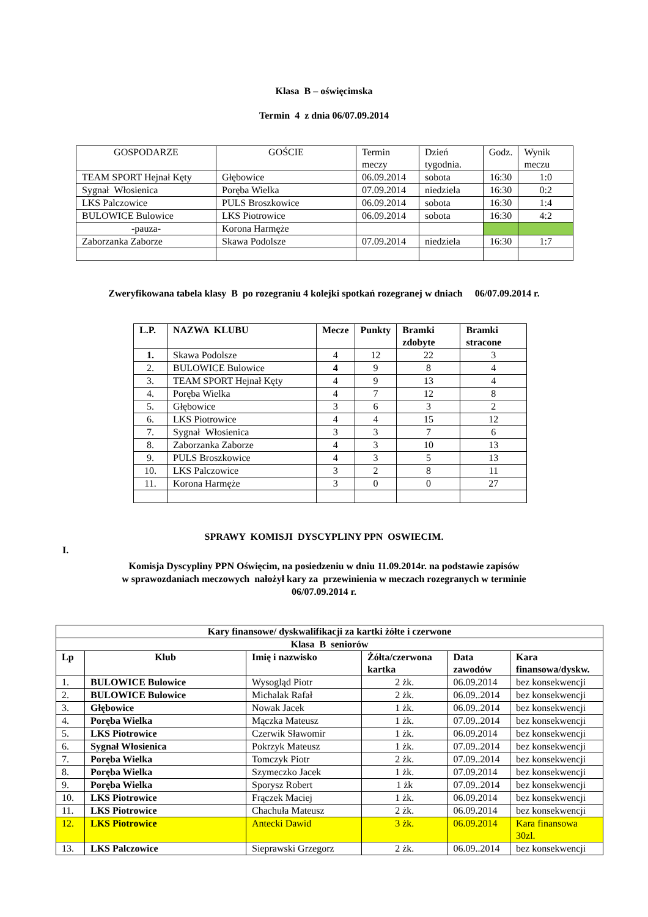Klasa B – oświęcimska
Termin 4 z dnia 06/07.09.2014
| GOSPODARZE | GOŚCIE | Termin meczy | Dzień tygodnia. | Godz. | Wynik meczu |
| --- | --- | --- | --- | --- | --- |
| TEAM SPORT Hejnał Kęty | Głębowice | 06.09.2014 | sobota | 16:30 | 1:0 |
| Sygnał Włosienica | Poręba Wielka | 07.09.2014 | niedziela | 16:30 | 0:2 |
| LKS Palczowice | PULS Broszkowice | 06.09.2014 | sobota | 16:30 | 1:4 |
| BULOWICE Bulowice | LKS Piotrowice | 06.09.2014 | sobota | 16:30 | 4:2 |
| -pauza- | Korona Harmęże | | | | |
| Zaborzanka Zaborze | Skawa Podolsze | 07.09.2014 | niedziela | 16:30 | 1:7 |
Zweryfikowana tabela klasy B po rozegraniu 4 kolejki spotkań rozegranej w dniach 06/07.09.2014 r.
| L.P. | NAZWA KLUBU | Mecze | Punkty | Bramki zdobyte | Bramki stracone |
| --- | --- | --- | --- | --- | --- |
| 1. | Skawa Podolsze | 4 | 12 | 22 | 3 |
| 2. | BULOWICE Bulowice | 4 | 9 | 8 | 4 |
| 3. | TEAM SPORT Hejnał Kęty | 4 | 9 | 13 | 4 |
| 4. | Poręba Wielka | 4 | 7 | 12 | 8 |
| 5. | Głębowice | 3 | 6 | 3 | 2 |
| 6. | LKS Piotrowice | 4 | 4 | 15 | 12 |
| 7. | Sygnał Włosienica | 3 | 3 | 7 | 6 |
| 8. | Zaborzanka Zaborze | 4 | 3 | 10 | 13 |
| 9. | PULS Broszkowice | 4 | 3 | 5 | 13 |
| 10. | LKS Palczowice | 3 | 2 | 8 | 11 |
| 11. | Korona Harmęże | 3 | 0 | 0 | 27 |
SPRAWY KOMISJI DYSCYPLINY PPN OSWIECIM.
I.
Komisja Dyscypliny PPN Oświęcim, na posiedzeniu w dniu 11.09.2014r. na podstawie zapisów
w sprawozdaniach meczowych nałożył kary za przewinienia w meczach rozegranych w terminie
06/07.09.2014 r.
| Kary finansowe/ dyskwalifikacji za kartki żółte i czerwone | | | | | |
| --- | --- | --- | --- | --- | --- |
| Klasa B seniorów | | | | | |
| Lp | Klub | Imię i nazwisko | Żółta/czerwona kartka | Data zawodów | Kara finansowa/dyskw. |
| 1. | BULOWICE Bulowice | Wysogląd Piotr | 2 żk. | 06.09.2014 | bez konsekwencji |
| 2. | BULOWICE Bulowice | Michalak Rafał | 2 żk. | 06.09..2014 | bez konsekwencji |
| 3. | Głębowice | Nowak Jacek | 1 żk. | 06.09..2014 | bez konsekwencji |
| 4. | Poręba Wielka | Mączka Mateusz | 1 żk. | 07.09..2014 | bez konsekwencji |
| 5. | LKS Piotrowice | Czerwik Sławomir | 1 żk. | 06.09.2014 | bez konsekwencji |
| 6. | Sygnał Włosienica | Pokrzyk Mateusz | 1 żk. | 07.09..2014 | bez konsekwencji |
| 7. | Poręba Wielka | Tomczyk Piotr | 2 żk. | 07.09..2014 | bez konsekwencji |
| 8. | Poręba Wielka | Szymeczko Jacek | 1 żk. | 07.09.2014 | bez konsekwencji |
| 9. | Poręba Wielka | Sporysz Robert | 1 żk | 07.09..2014 | bez konsekwencji |
| 10. | LKS Piotrowice | Frączek Maciej | 1 żk. | 06.09.2014 | bez konsekwencji |
| 11. | LKS Piotrowice | Chachuła Mateusz | 2 żk. | 06.09.2014 | bez konsekwencji |
| 12. | LKS Piotrowice | Antecki Dawid | 3 żk. | 06.09.2014 | Kara finansowa 30zl. |
| 13. | LKS Palczowice | Sieprawski Grzegorz | 2 żk. | 06.09..2014 | bez konsekwencji |